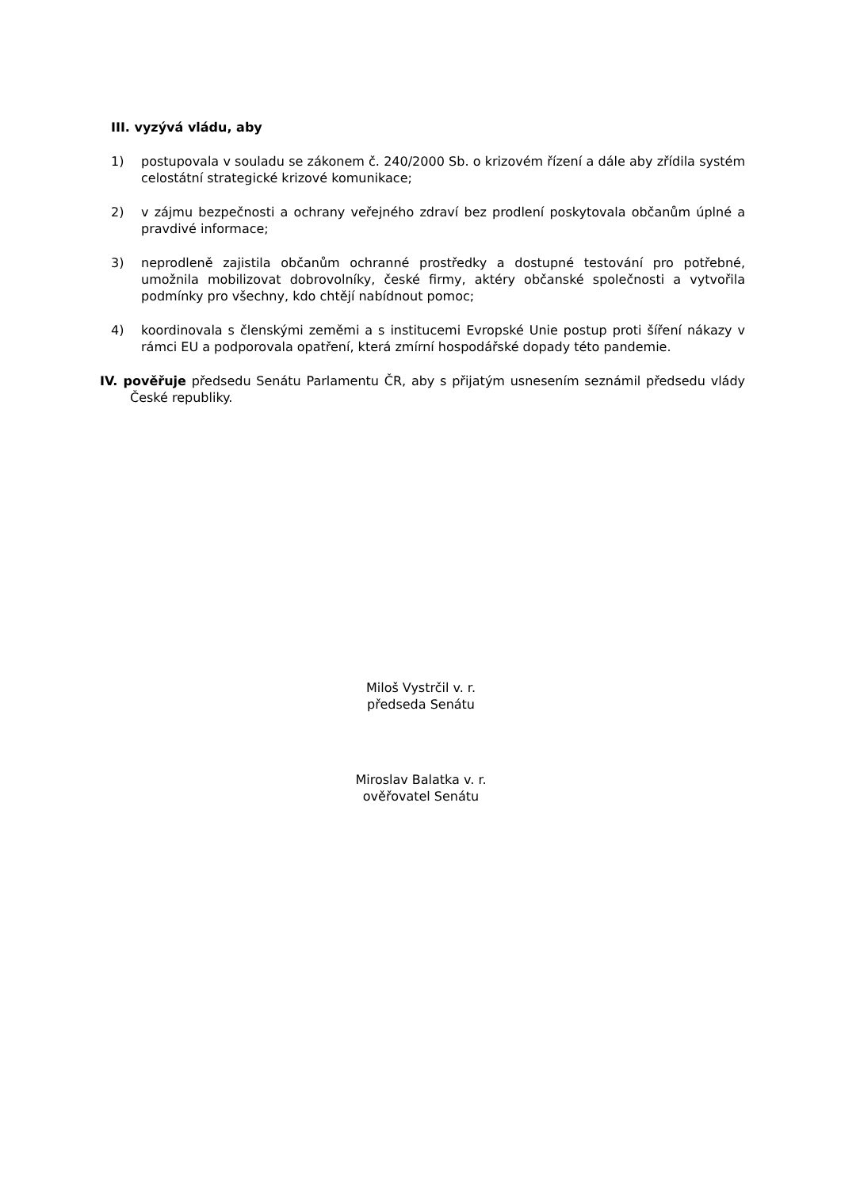III. vyzývá vládu, aby
1) postupovala v souladu se zákonem č. 240/2000 Sb. o krizovém řízení a dále aby zřídila systém celostátní strategické krizové komunikace;
2) v zájmu bezpečnosti a ochrany veřejného zdraví bez prodlení poskytovala občanům úplné a pravdivé informace;
3) neprodleně zajistila občanům ochranné prostředky a dostupné testování pro potřebné, umožnila mobilizovat dobrovolníky, české firmy, aktéry občanské společnosti a vytvořila podmínky pro všechny, kdo chtějí nabídnout pomoc;
4) koordinovala s členskými zeměmi a s institucemi Evropské Unie postup proti šíření nákazy v rámci EU a podporovala opatření, která zmírní hospodářské dopady této pandemie.
IV. pověřuje předsedu Senátu Parlamentu ČR, aby s přijatým usnesením seznámil předsedu vlády České republiky.
Miloš Vystrčil v. r.
předseda Senátu
Miroslav Balatka v. r.
ověřovatel Senátu